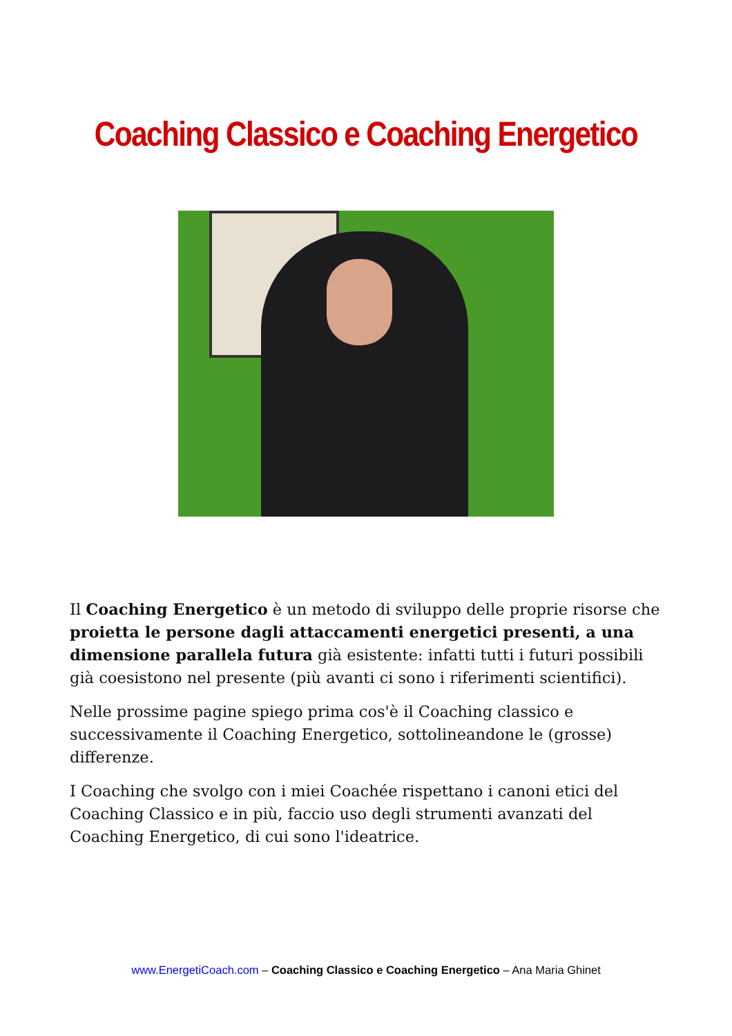Coaching Classico e Coaching Energetico
Il Coaching Energetico è un metodo di sviluppo delle proprie risorse che proietta le persone dagli attaccamenti energetici presenti, a una dimensione parallela futura già esistente: infatti tutti i futuri possibili già coesistono nel presente (più avanti ci sono i riferimenti scientifici).
Nelle prossime pagine spiego prima cos'è il Coaching classico e successivamente il Coaching Energetico, sottolineandone le (grosse) differenze.
I Coaching che svolgo con i miei Coachée rispettano i canoni etici del Coaching Classico e in più, faccio uso degli strumenti avanzati del Coaching Energetico, di cui sono l'ideatrice.
www.EnergetiCoach.com – Coaching Classico e Coaching Energetico – Ana Maria Ghinet